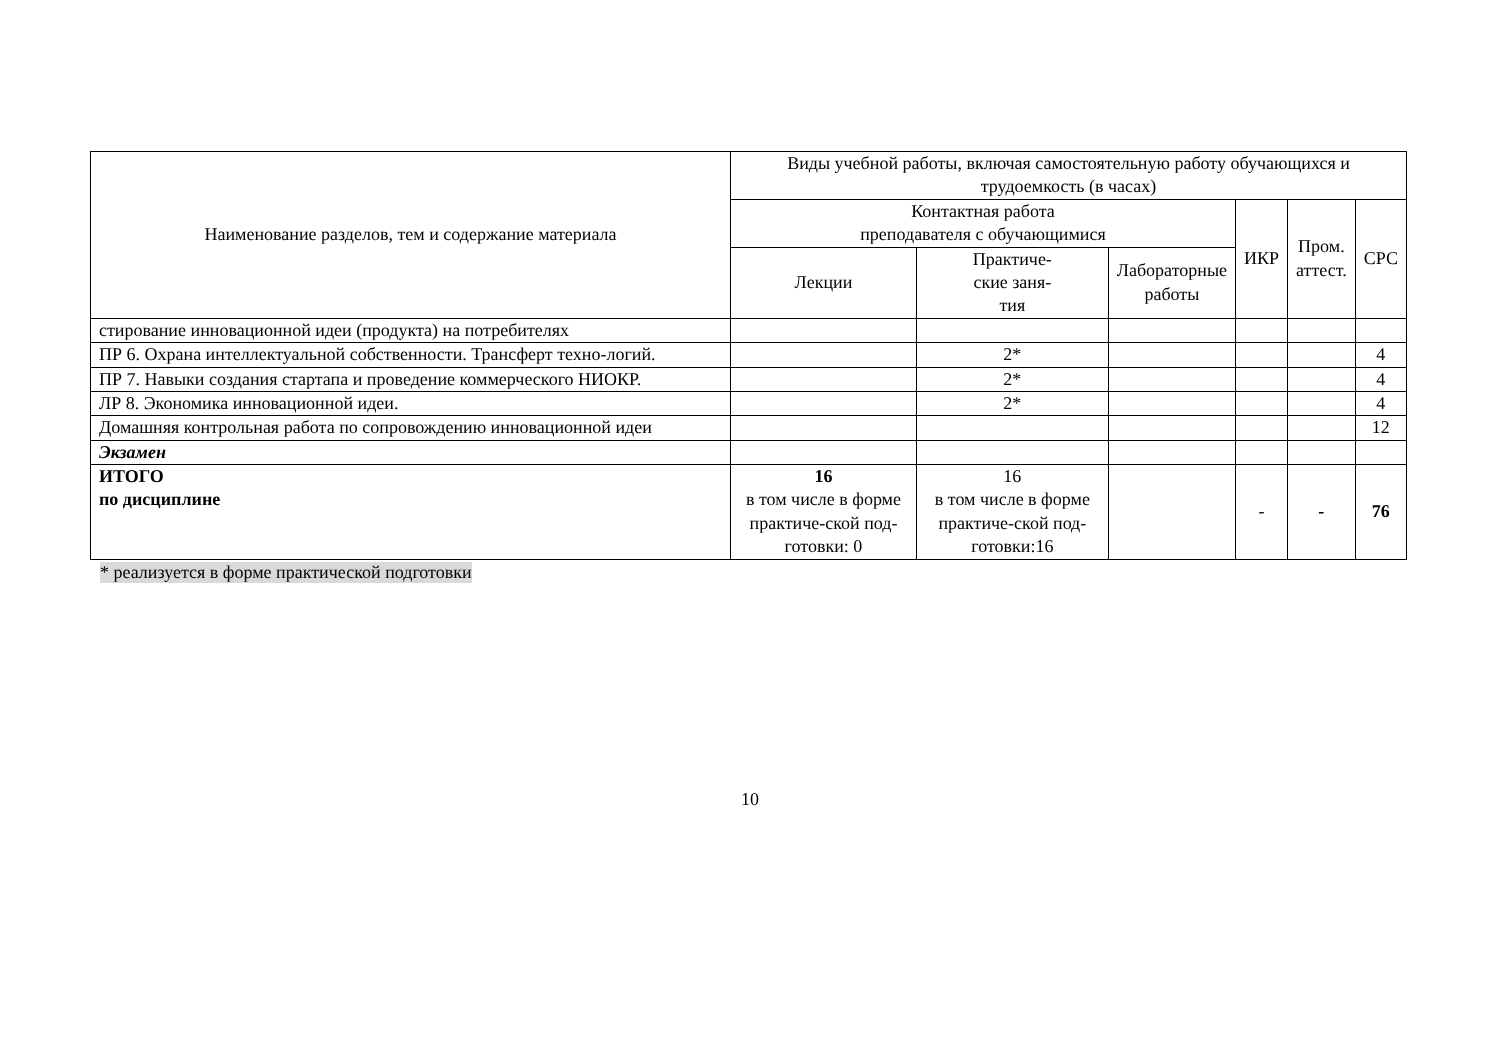| Наименование разделов, тем и содержание материала | Виды учебной работы, включая самостоятельную работу обучающихся и трудоемкость (в часах) | | | | | |
| --- | --- | --- | --- | --- | --- | --- |
| | Контактная работа преподавателя с обучающимися | | | ИКР | Пром. аттест. | СРС |
| | Лекции | Практиче- ские заня- тия | Лабораторные работы | | | |
| стирование инновационной идеи (продукта) на потребителях | | | | | | |
| ПР 6. Охрана интеллектуальной собственности. Трансферт техно-логий. | | 2* | | | | 4 |
| ПР 7. Навыки создания стартапа и проведение коммерческого НИОКР. | | 2* | | | | 4 |
| ЛР 8. Экономика инновационной идеи. | | 2* | | | | 4 |
| Домашняя контрольная работа по сопровождению инновационной идеи | | | | | | 12 |
| Экзамен | | | | | | |
| ИТОГО по дисциплине | 16 в том числе в форме практиче-ской под-готовки: 0 | 16 в том числе в форме практиче-ской под-готовки:16 | | - | - | 76 |
* реализуется в форме практической подготовки
10